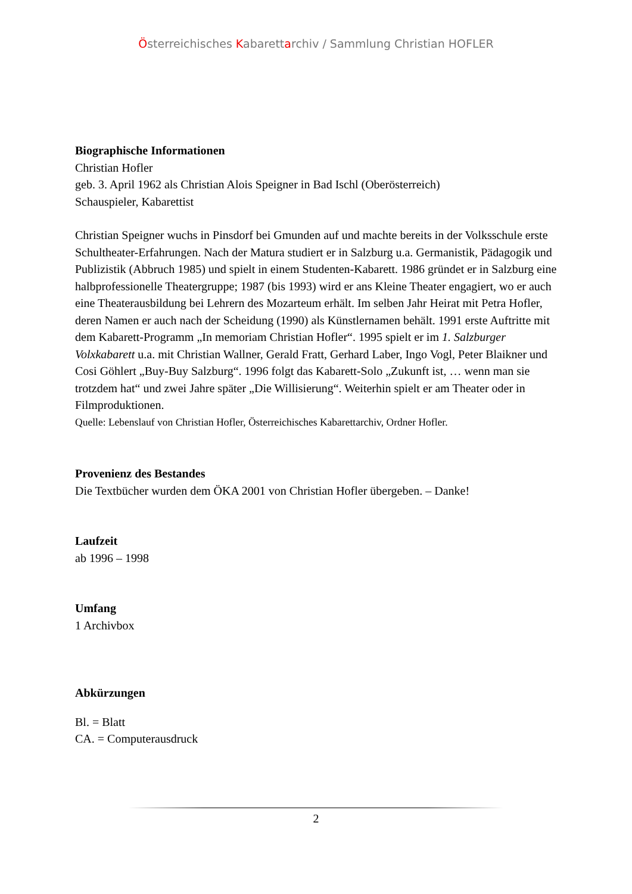Österreichisches Kabarettarchiv / Sammlung Christian HOFLER
Biographische Informationen
Christian Hofler
geb. 3. April 1962 als Christian Alois Speigner in Bad Ischl (Oberösterreich)
Schauspieler, Kabarettist
Christian Speigner wuchs in Pinsdorf bei Gmunden auf und machte bereits in der Volksschule erste Schultheater-Erfahrungen. Nach der Matura studiert er in Salzburg u.a. Germanistik, Pädagogik und Publizistik (Abbruch 1985) und spielt in einem Studenten-Kabarett. 1986 gründet er in Salzburg eine halbprofessionelle Theatergruppe; 1987 (bis 1993) wird er ans Kleine Theater engagiert, wo er auch eine Theaterausbildung bei Lehrern des Mozarteum erhält. Im selben Jahr Heirat mit Petra Hofler, deren Namen er auch nach der Scheidung (1990) als Künstlernamen behält. 1991 erste Auftritte mit dem Kabarett-Programm „In memoriam Christian Hofler“. 1995 spielt er im 1. Salzburger Volxkabarett u.a. mit Christian Wallner, Gerald Fratt, Gerhard Laber, Ingo Vogl, Peter Blaikner und Cosi Göhlert „Buy-Buy Salzburg“. 1996 folgt das Kabarett-Solo „Zukunft ist, … wenn man sie trotzdem hat“ und zwei Jahre später „Die Willisierung“. Weiterhin spielt er am Theater oder in Filmproduktionen.
Quelle: Lebenslauf von Christian Hofler, Österreichisches Kabarettarchiv, Ordner Hofler.
Provenienz des Bestandes
Die Textbücher wurden dem ÖKA 2001 von Christian Hofler übergeben. – Danke!
Laufzeit
ab 1996 – 1998
Umfang
1 Archivbox
Abkürzungen
Bl. = Blatt
CA. = Computerausdruck
2